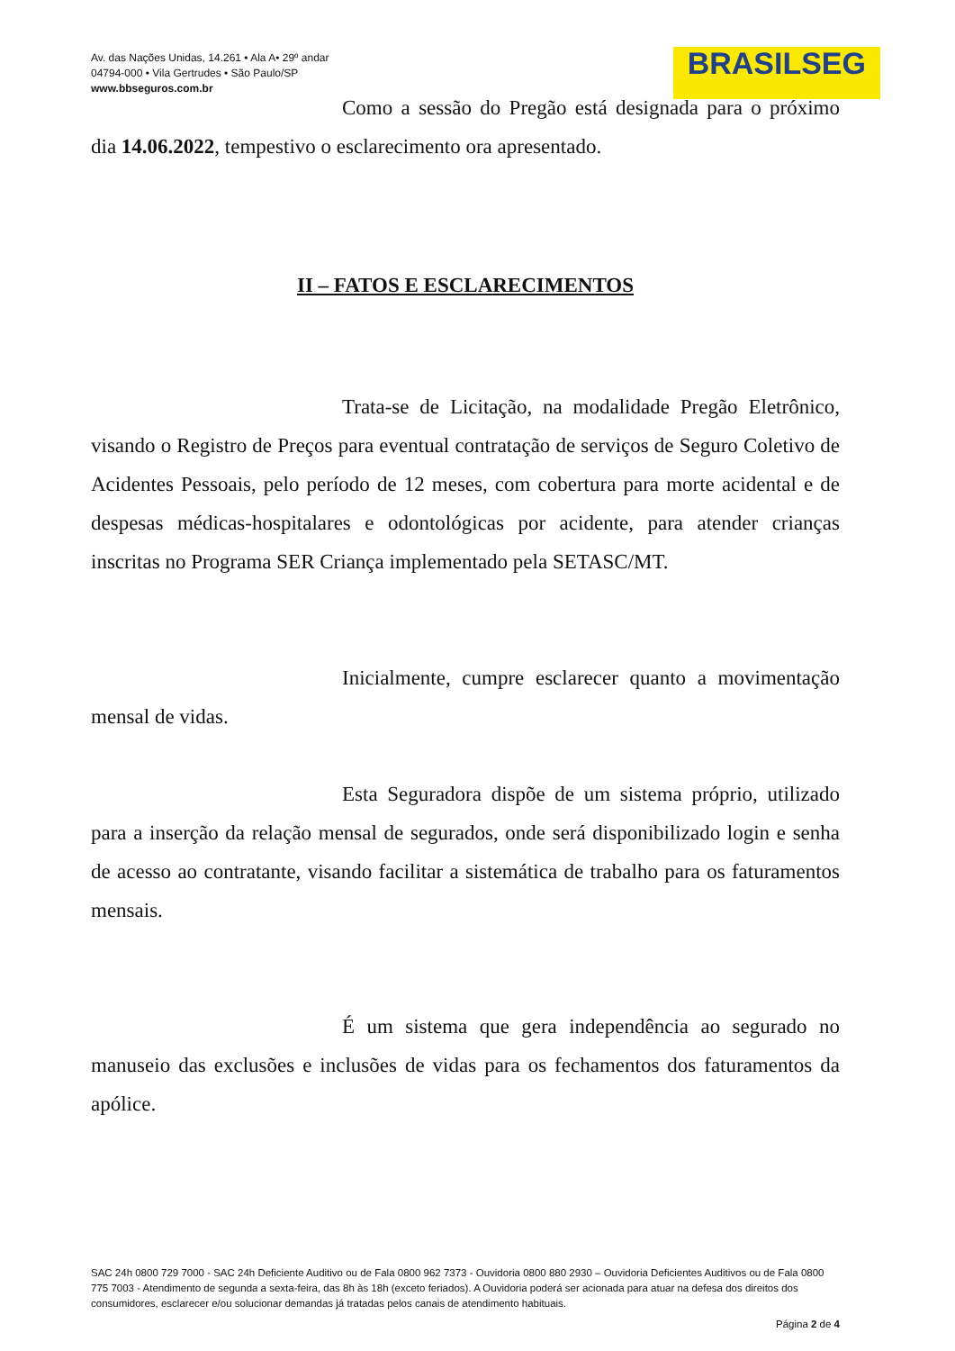Av. das Nações Unidas, 14.261 • Ala A• 29º andar
04794-000 • Vila Gertrudes • São Paulo/SP
www.bbseguros.com.br
BRASILSEG
Como a sessão do Pregão está designada para o próximo dia 14.06.2022, tempestivo o esclarecimento ora apresentado.
II – FATOS E ESCLARECIMENTOS
Trata-se de Licitação, na modalidade Pregão Eletrônico, visando o Registro de Preços para eventual contratação de serviços de Seguro Coletivo de Acidentes Pessoais, pelo período de 12 meses, com cobertura para morte acidental e de despesas médicas-hospitalares e odontológicas por acidente, para atender crianças inscritas no Programa SER Criança implementado pela SETASC/MT.
Inicialmente, cumpre esclarecer quanto a movimentação mensal de vidas.
Esta Seguradora dispõe de um sistema próprio, utilizado para a inserção da relação mensal de segurados, onde será disponibilizado login e senha de acesso ao contratante, visando facilitar a sistemática de trabalho para os faturamentos mensais.
É um sistema que gera independência ao segurado no manuseio das exclusões e inclusões de vidas para os fechamentos dos faturamentos da apólice.
SAC 24h 0800 729 7000 - SAC 24h Deficiente Auditivo ou de Fala 0800 962 7373 - Ouvidoria 0800 880 2930 – Ouvidoria Deficientes Auditivos ou de Fala 0800 775 7003 - Atendimento de segunda a sexta-feira, das 8h às 18h (exceto feriados). A Ouvidoria poderá ser acionada para atuar na defesa dos direitos dos consumidores, esclarecer e/ou solucionar demandas já tratadas pelos canais de atendimento habituais.
Página 2 de 4